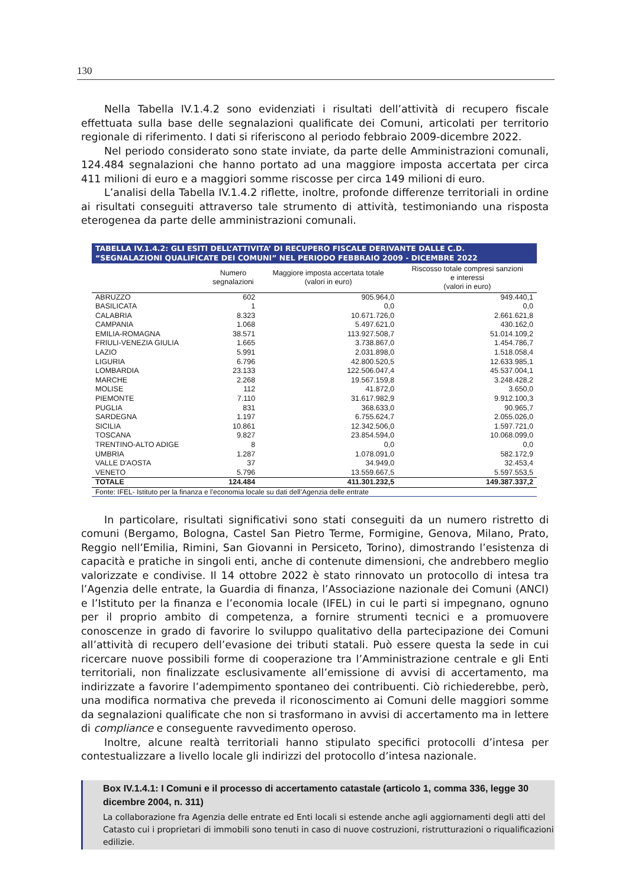130
Nella Tabella IV.1.4.2 sono evidenziati i risultati dell’attività di recupero fiscale effettuata sulla base delle segnalazioni qualificate dei Comuni, articolati per territorio regionale di riferimento. I dati si riferiscono al periodo febbraio 2009-dicembre 2022.
Nel periodo considerato sono state inviate, da parte delle Amministrazioni comunali, 124.484 segnalazioni che hanno portato ad una maggiore imposta accertata per circa 411 milioni di euro e a maggiori somme riscosse per circa 149 milioni di euro.
L’analisi della Tabella IV.1.4.2 riflette, inoltre, profonde differenze territoriali in ordine ai risultati conseguiti attraverso tale strumento di attività, testimoniando una risposta eterogenea da parte delle amministrazioni comunali.
TABELLA IV.1.4.2: GLI ESITI DELL’ATTIVITA’ DI RECUPERO FISCALE DERIVANTE DALLE C.D. “SEGNALAZIONI QUALIFICATE DEI COMUNI” NEL PERIODO FEBBRAIO 2009 - DICEMBRE 2022
| | Numero segnalazioni | Maggiore imposta accertata totale (valori in euro) | Riscosso totale compresi sanzioni e interessi (valori in euro) |
| --- | --- | --- | --- |
| ABRUZZO | 602 | 905.964,0 | 949.440,1 |
| BASILICATA | 1 | 0,0 | 0,0 |
| CALABRIA | 8.323 | 10.671.726,0 | 2.661.621,8 |
| CAMPANIA | 1.068 | 5.497.621,0 | 430.162,0 |
| EMILIA-ROMAGNA | 38.571 | 113.927.508,7 | 51.014.109,2 |
| FRIULI-VENEZIA GIULIA | 1.665 | 3.738.867,0 | 1.454.786,7 |
| LAZIO | 5.991 | 2.031.898,0 | 1.518.058,4 |
| LIGURIA | 6.796 | 42.800.520,5 | 12.633.985,1 |
| LOMBARDIA | 23.133 | 122.506.047,4 | 45.537.004,1 |
| MARCHE | 2.268 | 19.567.159,8 | 3.248.428,2 |
| MOLISE | 112 | 41.872,0 | 3.650,0 |
| PIEMONTE | 7.110 | 31.617.982,9 | 9.912.100,3 |
| PUGLIA | 831 | 368.633,0 | 90.965,7 |
| SARDEGNA | 1.197 | 6.755.624,7 | 2.055.026,0 |
| SICILIA | 10.861 | 12.342.506,0 | 1.597.721,0 |
| TOSCANA | 9.827 | 23.854.594,0 | 10.068.099,0 |
| TRENTINO-ALTO ADIGE | 8 | 0,0 | 0,0 |
| UMBRIA | 1.287 | 1.078.091,0 | 582.172,9 |
| VALLE D'AOSTA | 37 | 34.949,0 | 32.453,4 |
| VENETO | 5.796 | 13.559.667,5 | 5.597.553,5 |
| TOTALE | 124.484 | 411.301.232,5 | 149.387.337,2 |
Fonte: IFEL- Istituto per la finanza e l'economia locale su dati dell’Agenzia delle entrate
In particolare, risultati significativi sono stati conseguiti da un numero ristretto di comuni (Bergamo, Bologna, Castel San Pietro Terme, Formigine, Genova, Milano, Prato, Reggio nell’Emilia, Rimini, San Giovanni in Persiceto, Torino), dimostrando l’esistenza di capacità e pratiche in singoli enti, anche di contenute dimensioni, che andrebbero meglio valorizzate e condivise. Il 14 ottobre 2022 è stato rinnovato un protocollo di intesa tra l’Agenzia delle entrate, la Guardia di finanza, l’Associazione nazionale dei Comuni (ANCI) e l’Istituto per la finanza e l’economia locale (IFEL) in cui le parti si impegnano, ognuno per il proprio ambito di competenza, a fornire strumenti tecnici e a promuovere conoscenze in grado di favorire lo sviluppo qualitativo della partecipazione dei Comuni all’attività di recupero dell’evasione dei tributi statali. Può essere questa la sede in cui ricercare nuove possibili forme di cooperazione tra l’Amministrazione centrale e gli Enti territoriali, non finalizzate esclusivamente all’emissione di avvisi di accertamento, ma indirizzate a favorire l’adempimento spontaneo dei contribuenti. Ciò richiederebbe, però, una modifica normativa che preveda il riconoscimento ai Comuni delle maggiori somme da segnalazioni qualificate che non si trasformano in avvisi di accertamento ma in lettere di compliance e conseguente ravvedimento operoso.
Inoltre, alcune realtà territoriali hanno stipulato specifici protocolli d’intesa per contestualizzare a livello locale gli indirizzi del protocollo d’intesa nazionale.
Box IV.1.4.1: I Comuni e il processo di accertamento catastale (articolo 1, comma 336, legge 30 dicembre 2004, n. 311)
La collaborazione fra Agenzia delle entrate ed Enti locali si estende anche agli aggiornamenti degli atti del Catasto cui i proprietari di immobili sono tenuti in caso di nuove costruzioni, ristrutturazioni o riqualificazioni edilizie.